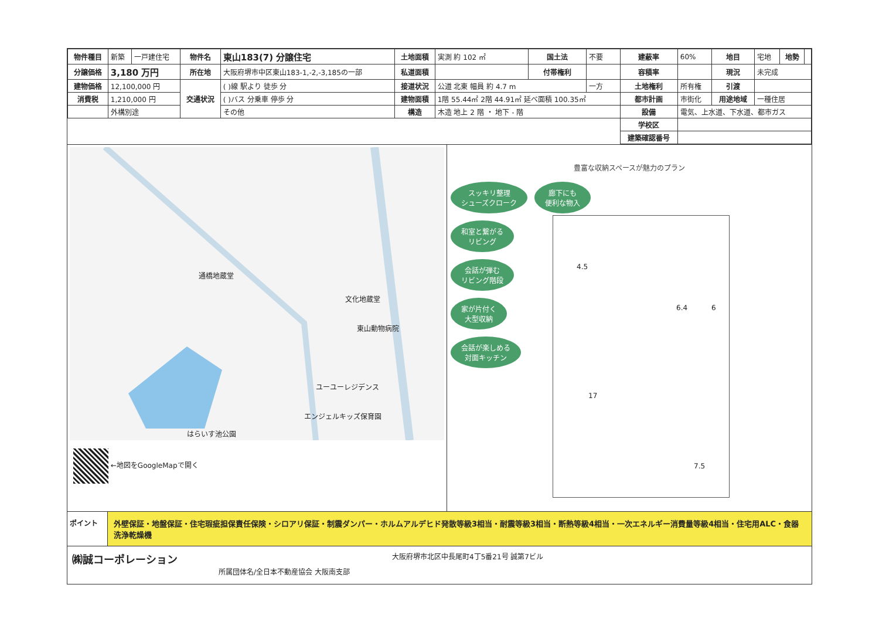| 物件種目 | 新築 | 一戸建住宅 | 物件名 | 東山183(7) 分譲住宅 | 土地面積 | 実測 約 102 ㎡ | 国土法 | 不要 | 建蔽率 | 60% | 地目 | 宅地 | 地勢 | |
| 分譲価格 | 3,180 万円 | | 所在地 | 大阪府堺市中区東山183-1,-2,-3,185の一部 | 私道面積 | | 付帯権利 | | 容積率 | | 現況 | 未完成 | | |
| 建物価格 | 12,100,000 円 | | 交通状況 | ( )線 駅より 徒歩 分 | 接道状況 | 公道 北東 幅員 約 4.7 m | | 一方 | 土地権利 | 所有権 | 引渡 | | | |
| 消費税 | 1,210,000 円 | | | ( )バス 分乗車 停歩 分 | 建物面積 | 1階 55.44㎡ 2階 44.91㎡ 延べ面積 100.35㎡ | | | 都市計画 | 市街化 | 用途地域 | 一種住居 | | |
| | 外構別途 | | | その他 | 構造 | 木造 地上 2 階 ・ 地下 - 階 | | | 設備 | 電気、上水道、下水道、都市ガス | | | | |
| | | | | | | | | | 学校区 | | | | | |
| | | | | | | | | | 建築確認番号 | | | | | |
通橋地蔵堂
文化地蔵堂
東山動物病院
ユーユーレジデンス
エンジェルキッズ保育園
はらいす池公園
←地図をGoogleMapで開く
豊富な収納スペースが魅力のプラン
スッキリ整理
シューズクローク
廊下にも
便利な物入
和室と繋がる
リビング
会話が弾む
リビング階段
家が片付く
大型収納
会話が楽しめる
対面キッチン
4.5
17
6.4 6
7.5
ポイント 外壁保証・地盤保証・住宅瑕疵担保責任保険・シロアリ保証・制震ダンパー・ホルムアルデヒド発散等級3相当・耐震等級3相当・断熱等級4相当・一次エネルギー消費量等級4相当・住宅用ALC・食器洗浄乾燥機
㈱誠コーポレーション 大阪府堺市北区中長尾町4丁5番21号 誠第7ビル
所属団体名/全日本不動産協会 大阪南支部